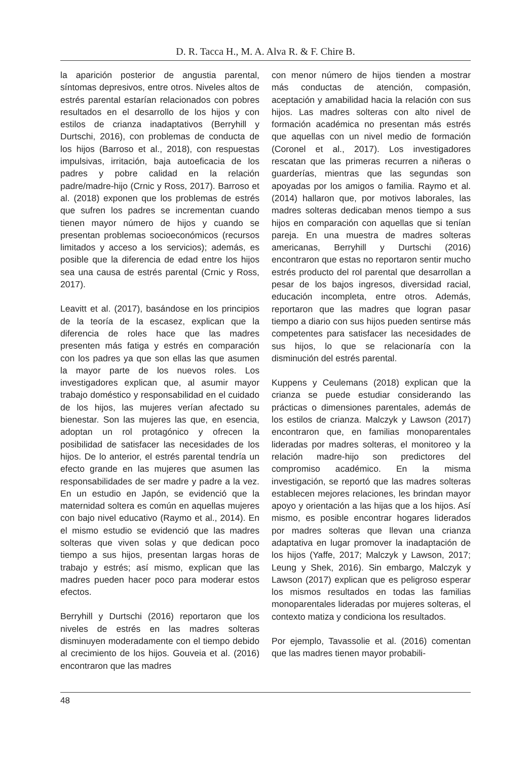D. R. Tacca H., M. A. Alva R. & F. Chire B.
la aparición posterior de angustia parental, síntomas depresivos, entre otros. Niveles altos de estrés parental estarían relacionados con pobres resultados en el desarrollo de los hijos y con estilos de crianza inadaptativos (Berryhill y Durtschi, 2016), con problemas de conducta de los hijos (Barroso et al., 2018), con respuestas impulsivas, irritación, baja autoeficacia de los padres y pobre calidad en la relación padre/madre-hijo (Crnic y Ross, 2017). Barroso et al. (2018) exponen que los problemas de estrés que sufren los padres se incrementan cuando tienen mayor número de hijos y cuando se presentan problemas socioeconómicos (recursos limitados y acceso a los servicios); además, es posible que la diferencia de edad entre los hijos sea una causa de estrés parental (Crnic y Ross, 2017).
Leavitt et al. (2017), basándose en los principios de la teoría de la escasez, explican que la diferencia de roles hace que las madres presenten más fatiga y estrés en comparación con los padres ya que son ellas las que asumen la mayor parte de los nuevos roles. Los investigadores explican que, al asumir mayor trabajo doméstico y responsabilidad en el cuidado de los hijos, las mujeres verían afectado su bienestar. Son las mujeres las que, en esencia, adoptan un rol protagónico y ofrecen la posibilidad de satisfacer las necesidades de los hijos. De lo anterior, el estrés parental tendría un efecto grande en las mujeres que asumen las responsabilidades de ser madre y padre a la vez. En un estudio en Japón, se evidenció que la maternidad soltera es común en aquellas mujeres con bajo nivel educativo (Raymo et al., 2014). En el mismo estudio se evidenció que las madres solteras que viven solas y que dedican poco tiempo a sus hijos, presentan largas horas de trabajo y estrés; así mismo, explican que las madres pueden hacer poco para moderar estos efectos.
Berryhill y Durtschi (2016) reportaron que los niveles de estrés en las madres solteras disminuyen moderadamente con el tiempo debido al crecimiento de los hijos. Gouveia et al. (2016) encontraron que las madres
con menor número de hijos tienden a mostrar más conductas de atención, compasión, aceptación y amabilidad hacia la relación con sus hijos. Las madres solteras con alto nivel de formación académica no presentan más estrés que aquellas con un nivel medio de formación (Coronel et al., 2017). Los investigadores rescatan que las primeras recurren a niñeras o guarderías, mientras que las segundas son apoyadas por los amigos o familia. Raymo et al. (2014) hallaron que, por motivos laborales, las madres solteras dedicaban menos tiempo a sus hijos en comparación con aquellas que si tenían pareja. En una muestra de madres solteras americanas, Berryhill y Durtschi (2016) encontraron que estas no reportaron sentir mucho estrés producto del rol parental que desarrollan a pesar de los bajos ingresos, diversidad racial, educación incompleta, entre otros. Además, reportaron que las madres que logran pasar tiempo a diario con sus hijos pueden sentirse más competentes para satisfacer las necesidades de sus hijos, lo que se relacionaría con la disminución del estrés parental.
Kuppens y Ceulemans (2018) explican que la crianza se puede estudiar considerando las prácticas o dimensiones parentales, además de los estilos de crianza. Malczyk y Lawson (2017) encontraron que, en familias monoparentales lideradas por madres solteras, el monitoreo y la relación madre-hijo son predictores del compromiso académico. En la misma investigación, se reportó que las madres solteras establecen mejores relaciones, les brindan mayor apoyo y orientación a las hijas que a los hijos. Así mismo, es posible encontrar hogares liderados por madres solteras que llevan una crianza adaptativa en lugar promover la inadaptación de los hijos (Yaffe, 2017; Malczyk y Lawson, 2017; Leung y Shek, 2016). Sin embargo, Malczyk y Lawson (2017) explican que es peligroso esperar los mismos resultados en todas las familias monoparentales lideradas por mujeres solteras, el contexto matiza y condiciona los resultados.
Por ejemplo, Tavassolie et al. (2016) comentan que las madres tienen mayor probabili-
48